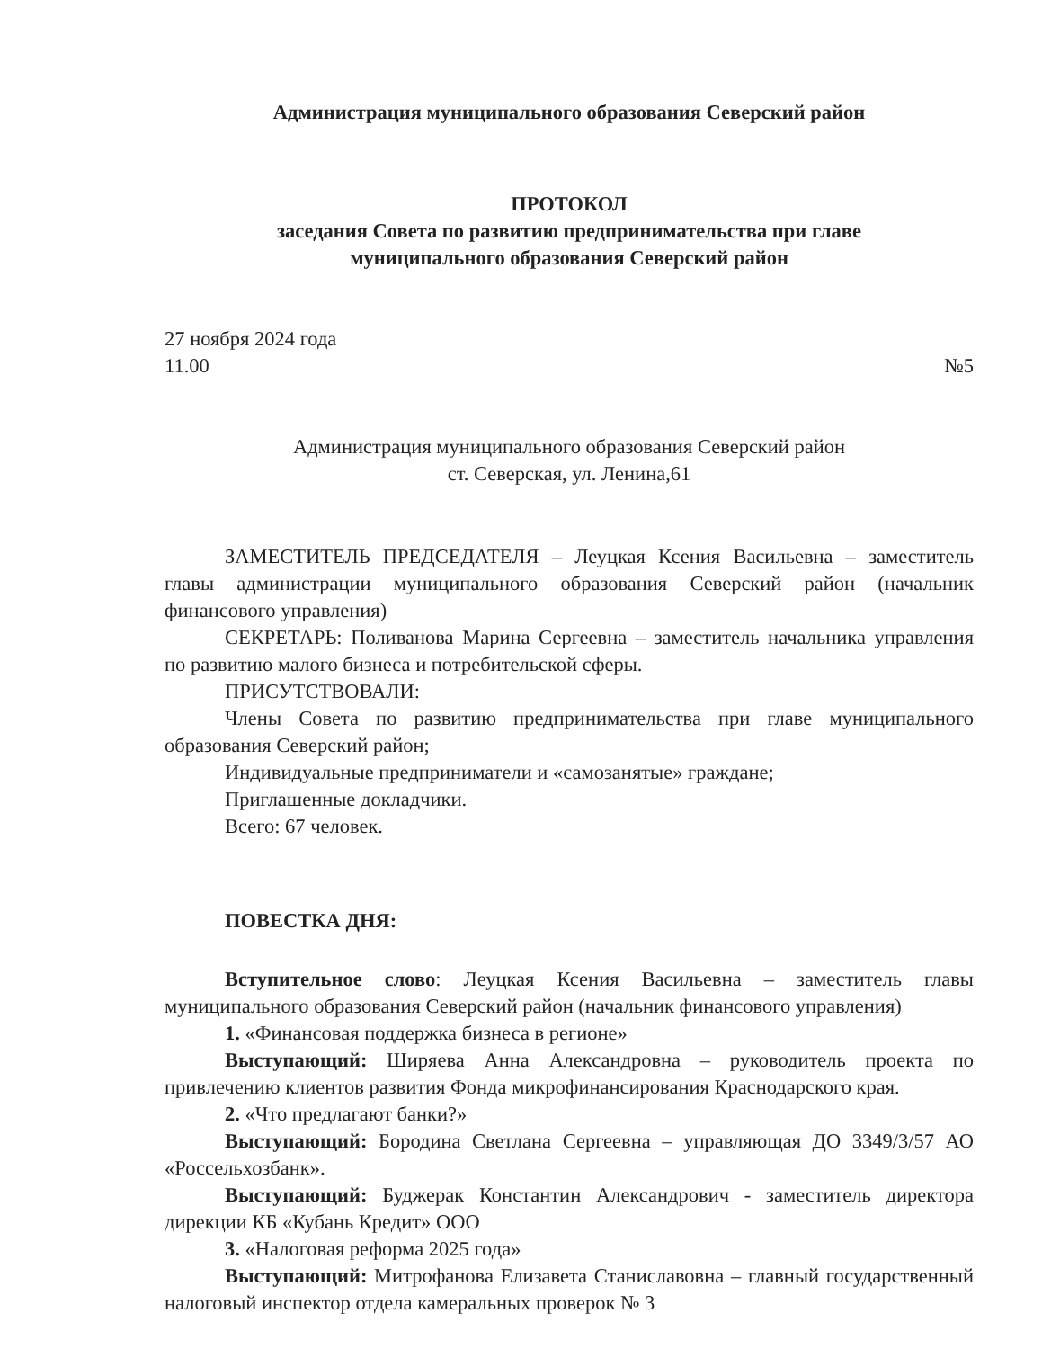Администрация муниципального образования Северский район
ПРОТОКОЛ
заседания Совета по развитию предпринимательства при главе
муниципального образования Северский район
27 ноября 2024 года
11.00 №5
Администрация муниципального образования Северский район
ст. Северская, ул. Ленина,61
ЗАМЕСТИТЕЛЬ ПРЕДСЕДАТЕЛЯ – Леуцкая Ксения Васильевна – заместитель главы администрации муниципального образования Северский район (начальник финансового управления)
СЕКРЕТАРЬ: Поливанова Марина Сергеевна – заместитель начальника управления по развитию малого бизнеса и потребительской сферы.
ПРИСУТСТВОВАЛИ:
Члены Совета по развитию предпринимательства при главе муниципального образования Северский район;
Индивидуальные предприниматели и «самозанятые» граждане;
Приглашенные докладчики.
Всего: 67 человек.
ПОВЕСТКА ДНЯ:
Вступительное слово: Леуцкая Ксения Васильевна – заместитель главы муниципального образования Северский район (начальник финансового управления)
1. «Финансовая поддержка бизнеса в регионе»
Выступающий: Ширяева Анна Александровна – руководитель проекта по привлечению клиентов развития Фонда микрофинансирования Краснодарского края.
2. «Что предлагают банки?»
Выступающий: Бородина Светлана Сергеевна – управляющая ДО 3349/3/57 АО «Россельхозбанк».
Выступающий: Буджерак Константин Александрович - заместитель директора дирекции КБ «Кубань Кредит» ООО
3. «Налоговая реформа 2025 года»
Выступающий: Митрофанова Елизавета Станиславовна – главный государственный налоговый инспектор отдела камеральных проверок № 3